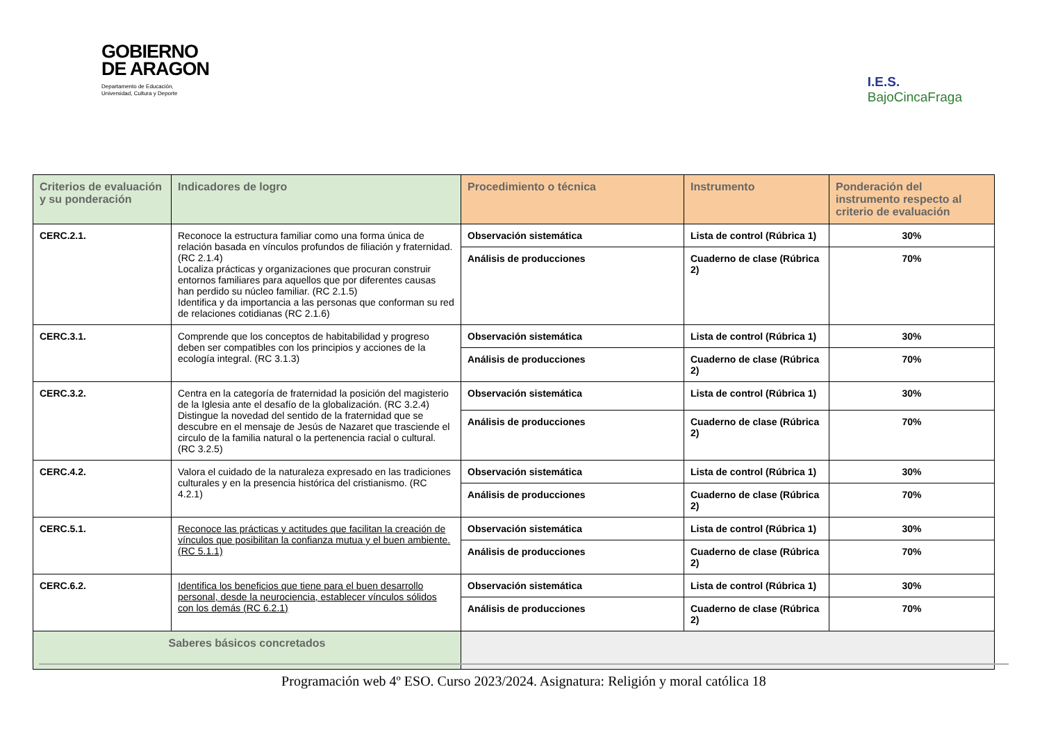GOBIERNO
DE ARAGON
Departamento de Educación,
Universidad, Cultura y Deporte
I.E.S.
BajoCincaFraga
| Criterios de evaluación y su ponderación | Indicadores de logro | Procedimiento o técnica | Instrumento | Ponderación del instrumento respecto al criterio de evaluación |
| --- | --- | --- | --- | --- |
| CERC.2.1. | Reconoce la estructura familiar como una forma única de relación basada en vínculos profundos de filiación y fraternidad. (RC 2.1.4) Localiza prácticas y organizaciones que procuran construir entornos familiares para aquellos que por diferentes causas han perdido su núcleo familiar. (RC 2.1.5) Identifica y da importancia a las personas que conforman su red de relaciones cotidianas (RC 2.1.6) | Observación sistemática | Lista de control (Rúbrica 1) | 30% |
| | | Análisis de producciones | Cuaderno de clase (Rúbrica 2) | 70% |
| CERC.3.1. | Comprende que los conceptos de habitabilidad y progreso deben ser compatibles con los principios y acciones de la ecología integral. (RC 3.1.3) | Observación sistemática | Lista de control (Rúbrica 1) | 30% |
| | | Análisis de producciones | Cuaderno de clase (Rúbrica 2) | 70% |
| CERC.3.2. | Centra en la categoría de fraternidad la posición del magisterio de la Iglesia ante el desafío de la globalización. (RC 3.2.4) Distingue la novedad del sentido de la fraternidad que se descubre en el mensaje de Jesús de Nazaret que trasciende el circulo de la familia natural o la pertenencia racial o cultural. (RC 3.2.5) | Observación sistemática | Lista de control (Rúbrica 1) | 30% |
| | | Análisis de producciones | Cuaderno de clase (Rúbrica 2) | 70% |
| CERC.4.2. | Valora el cuidado de la naturaleza expresado en las tradiciones culturales y en la presencia histórica del cristianismo. (RC 4.2.1) | Observación sistemática | Lista de control (Rúbrica 1) | 30% |
| | | Análisis de producciones | Cuaderno de clase (Rúbrica 2) | 70% |
| CERC.5.1. | Reconoce las prácticas y actitudes que facilitan la creación de vínculos que posibilitan la confianza mutua y el buen ambiente. (RC 5.1.1) | Observación sistemática | Lista de control (Rúbrica 1) | 30% |
| | | Análisis de producciones | Cuaderno de clase (Rúbrica 2) | 70% |
| CERC.6.2. | Identifica los beneficios que tiene para el buen desarrollo personal, desde la neurociencia, establecer vínculos sólidos con los demás (RC 6.2.1) | Observación sistemática | Lista de control (Rúbrica 1) | 30% |
| | | Análisis de producciones | Cuaderno de clase (Rúbrica 2) | 70% |
| Saberes básicos concretados | | | | |
Programación web 4º ESO. Curso 2023/2024. Asignatura: Religión y moral católica 18